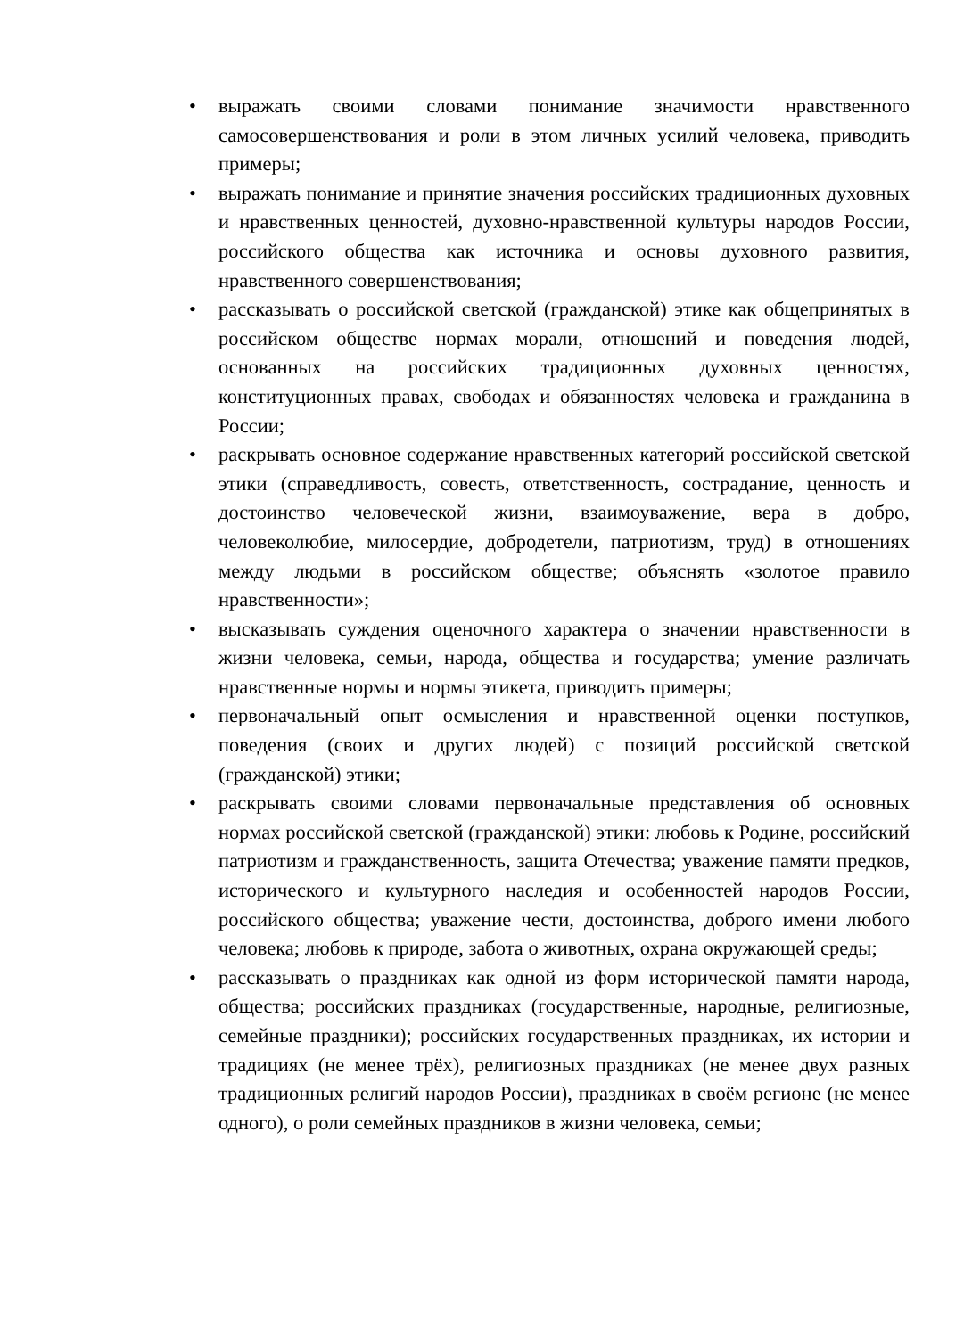• выражать своими словами понимание значимости нравственного самосовершенствования и роли в этом личных усилий человека, приводить примеры;
• выражать понимание и принятие значения российских традиционных духовных и нравственных ценностей, духовно-нравственной культуры народов России, российского общества как источника и основы духовного развития, нравственного совершенствования;
• рассказывать о российской светской (гражданской) этике как общепринятых в российском обществе нормах морали, отношений и поведения людей, основанных на российских традиционных духовных ценностях, конституционных правах, свободах и обязанностях человека и гражданина в России;
• раскрывать основное содержание нравственных категорий российской светской этики (справедливость, совесть, ответственность, сострадание, ценность и достоинство человеческой жизни, взаимоуважение, вера в добро, человеколюбие, милосердие, добродетели, патриотизм, труд) в отношениях между людьми в российском обществе; объяснять «золотое правило нравственности»;
• высказывать суждения оценочного характера о значении нравственности в жизни человека, семьи, народа, общества и государства; умение различать нравственные нормы и нормы этикета, приводить примеры;
• первоначальный опыт осмысления и нравственной оценки поступков, поведения (своих и других людей) с позиций российской светской (гражданской) этики;
• раскрывать своими словами первоначальные представления об основных нормах российской светской (гражданской) этики: любовь к Родине, российский патриотизм и гражданственность, защита Отечества; уважение памяти предков, исторического и культурного наследия и особенностей народов России, российского общества; уважение чести, достоинства, доброго имени любого человека; любовь к природе, забота о животных, охрана окружающей среды;
• рассказывать о праздниках как одной из форм исторической памяти народа, общества; российских праздниках (государственные, народные, религиозные, семейные праздники); российских государственных праздниках, их истории и традициях (не менее трёх), религиозных праздниках (не менее двух разных традиционных религий народов России), праздниках в своём регионе (не менее одного), о роли семейных праздников в жизни человека, семьи;